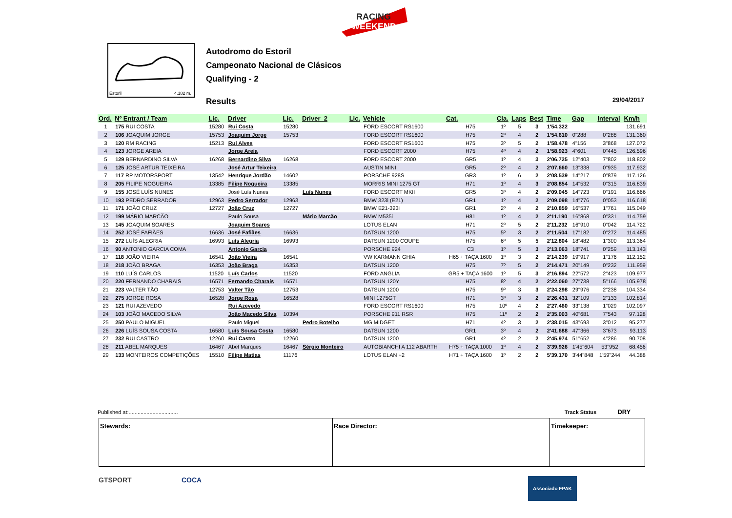RACING
WEEKEND
Estoril
4.182 m.
Autodromo do Estoril
Campeonato Nacional de Clásicos
Qualifying - 2
Results
29/04/2017
| Ord. | Nº Entrant / Team | Lic. | Driver | Lic. | Driver_2 | Lic. | Vehicle | Cat. | Cla. | Laps | Best | Time | Gap | Interval | Km/h |
| --- | --- | --- | --- | --- | --- | --- | --- | --- | --- | --- | --- | --- | --- | --- | --- |
| 1 | 175 RUI COSTA | 15280 | Rui Costa | 15280 | | | FORD ESCORT RS1600 | H75 | 1º | 5 | 3 | 1'54.322 | | | 131.691 |
| 2 | 106 JOAQUIM JORGE | 15753 | Joaquim Jorge | 15753 | | | FORD ESCORT RS1600 | H75 | 2º | 4 | 2 | 1'54.610 | 0"288 | 0"288 | 131.360 |
| 3 | 120 RM RACING | 15213 | Rui Alves | | | | FORD ESCORT RS1600 | H75 | 3º | 5 | 2 | 1'58.478 | 4"156 | 3"868 | 127.072 |
| 4 | 123 JORGE AREIA | | Jorge Areia | | | | FORD ESCORT 2000 | H75 | 4º | 4 | 2 | 1'58.923 | 4"601 | 0"445 | 126.596 |
| 5 | 129 BERNARDINO SILVA | 16268 | Bernardino Silva | 16268 | | | FORD ESCORT 2000 | GR5 | 1º | 4 | 3 | 2'06.725 | 12"403 | 7"802 | 118.802 |
| 6 | 125 JOSÉ ARTUR TEIXEIRA | | José Artur Teixeira | | | | AUSTIN MINI | GR5 | 2º | 4 | 2 | 2'07.660 | 13"338 | 0"935 | 117.932 |
| 7 | 117 RP MOTORSPORT | 13542 | Henrique Jordão | 14602 | | | PORSCHE 928S | GR3 | 1º | 6 | 2 | 2'08.539 | 14"217 | 0"879 | 117.126 |
| 8 | 205 FILIPE NOGUEIRA | 13385 | Filipe Nogueira | 13385 | | | MORRIS MINI 1275 GT | H71 | 1º | 4 | 3 | 2'08.854 | 14"532 | 0"315 | 116.839 |
| 9 | 155 JOSÉ LUÍS NUNES | | José Luís Nunes | | Luís Nunes | | FORD ESCORT MKII | GR5 | 3º | 4 | 2 | 2'09.045 | 14"723 | 0"191 | 116.666 |
| 10 | 193 PEDRO SERRADOR | 12963 | Pedro Serrador | 12963 | | | BMW 323i (E21) | GR1 | 1º | 4 | 2 | 2'09.098 | 14"776 | 0"053 | 116.618 |
| 11 | 171 JOÃO CRUZ | 12727 | João Cruz | 12727 | | | BMW E21-323i | GR1 | 2º | 4 | 2 | 2'10.859 | 16"537 | 1"761 | 115.049 |
| 12 | 199 MÁRIO MARCÃO | | Paulo Sousa | | Mário Marcão | | BMW M535i | H81 | 1º | 4 | 2 | 2'11.190 | 16"868 | 0"331 | 114.759 |
| 13 | 145 JOAQUIM SOARES | | Joaquim Soares | | | | LOTUS ELAN | H71 | 2º | 5 | 2 | 2'11.232 | 16"910 | 0"042 | 114.722 |
| 14 | 252 JOSÉ FAFIÃES | 16636 | José Fafiães | 16636 | | | DATSUN 1200 | H75 | 5º | 3 | 2 | 2'11.504 | 17"182 | 0"272 | 114.485 |
| 15 | 272 LUÍS ALEGRIA | 16993 | Luís Alegria | 16993 | | | DATSUN 1200 COUPE | H75 | 6º | 5 | 5 | 2'12.804 | 18"482 | 1"300 | 113.364 |
| 16 | 90 ANTONIO GARCIA COMA | | Antonio Garcia | | | | PORSCHE 924 | C3 | 1º | 5 | 3 | 2'13.063 | 18"741 | 0"259 | 113.143 |
| 17 | 118 JOÃO VIEIRA | 16541 | João Vieira | 16541 | | | VW KARMANN GHIA | H65 + TAÇA 1600 | 1º | 3 | 2 | 2'14.239 | 19"917 | 1"176 | 112.152 |
| 18 | 218 JOÃO BRAGA | 16353 | João Braga | 16353 | | | DATSUN 1200 | H75 | 7º | 5 | 2 | 2'14.471 | 20"149 | 0"232 | 111.959 |
| 19 | 110 LUÍS CARLOS | 11520 | Luís Carlos | 11520 | | | FORD ANGLIA | GR5 + TAÇA 1600 | 1º | 5 | 3 | 2'16.894 | 22"572 | 2"423 | 109.977 |
| 20 | 220 FERNANDO CHARAIS | 16571 | Fernando Charais | 16571 | | | DATSUN 120Y | H75 | 8º | 4 | 2 | 2'22.060 | 27"738 | 5"166 | 105.978 |
| 21 | 223 VALTER TÃO | 12753 | Valter Tão | 12753 | | | DATSUN 1200 | H75 | 9º | 3 | 3 | 2'24.298 | 29"976 | 2"238 | 104.334 |
| 22 | 275 JORGE ROSA | 16528 | Jorge Rosa | 16528 | | | MINI 1275GT | H71 | 3º | 3 | 2 | 2'26.431 | 32"109 | 2"133 | 102.814 |
| 23 | 121 RUI AZEVEDO | | Rui Azevedo | | | | FORD ESCORT RS1600 | H75 | 10º | 4 | 2 | 2'27.460 | 33"138 | 1"029 | 102.097 |
| 24 | 103 JOÃO MACEDO SILVA | | João Macedo Silva | 10394 | | | PORSCHE 911 RSR | H75 | 11º | 2 | 2 | 2'35.003 | 40"681 | 7"543 | 97.128 |
| 25 | 250 PAULO MIGUEL | | Paulo Miguel | | Pedro Botelho | | MG MIDGET | H71 | 4º | 3 | 2 | 2'38.015 | 43"693 | 3"012 | 95.277 |
| 26 | 226 LUÍS SOUSA COSTA | 16580 | Luís Sousa Costa | 16580 | | | DATSUN 1200 | GR1 | 3º | 4 | 2 | 2'41.688 | 47"366 | 3"673 | 93.113 |
| 27 | 232 RUI CASTRO | 12260 | Rui Castro | 12260 | | | DATSUN 1200 | GR1 | 4º | 2 | 2 | 2'45.974 | 51"652 | 4"286 | 90.708 |
| 28 | 211 ABEL MARQUES | 16467 | Abel Marques | 16467 | Sérgio Monteiro | | AUTOBIANCHI A 112 ABARTH | H75 + TAÇA 1000 | 1º | 4 | 2 | 3'39.926 | 1'45"604 | 53"952 | 68.456 |
| 29 | 133 MONTEIROS COMPETIÇÕES | 15510 | Filipe Matias | 11176 | | | LOTUS ELAN +2 | H71 + TAÇA 1600 | 1º | 2 | 2 | 5'39.170 | 3'44"848 | 1'59"244 | 44.388 |
Published at:.................................
Track Status DRY
Stewards: Race Director: Timekeeper:
GTSPORT COCA Associado FPAK